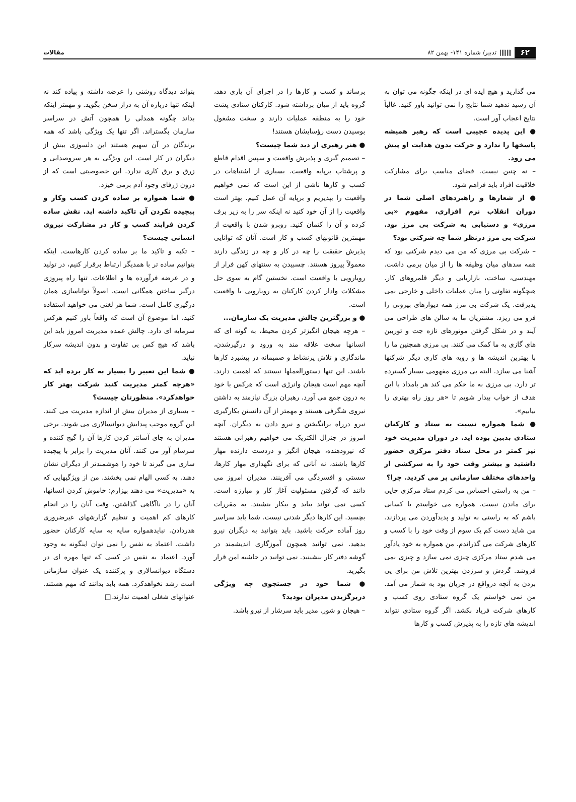۶۲ ||||||| تدبیر/ شماره ۱۴۱- بهمن ۸۲
مقالات
می گذارید و هیچ ایده ای در اینکه چگونه می توان به آن رسید ندهید شما نتایج را نمی توانید باور کنید. غالباً نتایج اعجاب آور است.
● این پدیده عجیبی است که رهبر همیشه پاسخها را ندارد و حرکت بدون هدایت او پیش می رود.
– نه چنین نیست. فضای مناسب برای مشارکت خلاقیت افراد باید فراهم شود.
● از شعارها و راهبردهای اصلی شما در دوران انقلاب نرم افزاری، مفهوم «بی مرزی» و دستیابی به شرکت بی مرز بود. شرکت بی مرز درنظر شما چه شرکتی بود؟
– شرکت بی مرزی که من می دیدم شرکتی بود که همه سدهای میان وظیفه ها را از میان برمی داشت. مهندسی، ساخت، بازاریابی و دیگر قلمروهای کار. هیچگونه تفاوتی را میان عملیات داخلی و خارجی نمی پذیرفت. یک شرکت بی مرز همه دیوارهای بیرونی را فرو می ریزد. مشتریان ما به سالن های طراحی می آیند و در شکل گرفتن موتورهای تازه جت و توربین های گازی به ما کمک می کنند. بی مرزی همچنین ما را با بهترین اندیشه ها و رویه های کاری دیگر شرکتها آشنا می سازد. البته بی مرزی مفهومی بسیار گسترده تر دارد. بی مرزی به ما حکم می کند هر بامداد با این هدف از خواب بیدار شویم تا «هر روز راه بهتری را بیابیم».
● شما همواره نسبت به ستاد و کارکنان ستادی بدبین بوده اید. در دوران مدیریت خود نیز کمتر در محل ستاد دفتر مرکزی حضور داشتید و بیشتر وقت خود را به سرکشی از واحدهای مختلف سازمانی پر می کردید. چرا؟
– من به راستی احساس می کردم ستاد مرکزی جایی برای ماندن نیست. همواره می خواستم با کسانی باشم که به راستی به تولید و پدیدآوردن می پردازند. من شاید دست کم یک سوم از وقت خود را با کسب و کارهای شرکت می گذراندم. من همواره به خود یادآور می شدم ستاد مرکزی چیزی نمی سازد و چیزی نمی فروشد. گردش و سرزدن بهترین تلاش من برای پی بردن به آنچه درواقع در جریان بود به شمار می آمد. من نمی خواستم یک گروه ستادی روی کسب و کارهای شرکت فریاد بکشد. اگر گروه ستادی نتواند اندیشه های تازه را به پذیرش کسب و کارها
برساند و کسب و کارها را در اجرای آن یاری دهد، گروه باید از میان برداشته شود. کارکنان ستادی پشت خود را به منطقه عملیات دارند و سخت مشغول بوسیدن دست رؤسایشان هستند!
● هنر رهبری از دید شما چیست؟
– تصمیم گیری و پذیرش واقعیت و سپس اقدام قاطع و پرشتاب برپایه واقعیت. بسیاری از اشتباهات در کسب و کارها ناشی از این است که نمی خواهیم واقعیت را بپذیریم و برپایه آن عمل کنیم. بهتر است واقعیت را از آن خود کنید نه اینکه سر را به زیر برف کرده و آن را کتمان کنید. روبرو شدن با واقعیت از مهمترین قانونهای کسب و کار است. آنان که توانایی پذیرش حقیقت را چه در کار و چه در زندگی دارند معمولاً پیروز هستند. چسبیدن به سنتهای کهن فرار از رویارویی با واقعیت است. نخستین گام به سوی حل مشکلات وادار کردن کارکنان به رویارویی با واقعیت است.
● و بزرگترین چالش مدیریت یک سازمان...
– هرچه هیجان انگیزتر کردن محیط، به گونه ای که انسانها سخت علاقه مند به ورود و درگیرشدن، ماندگاری و تلاش پرنشاط و صمیمانه در پیشبرد کارها باشند. این تنها دستورالعملها نیستند که اهمیت دارند. آنچه مهم است هیجان وانرژی است که هرکس با خود به درون جمع می آورد. رهبران بزرگ نیازمند به داشتن نیروی شگرفی هستند و مهمتر از آن دانستن بکارگیری نیرو درراه برانگیختن و نیرو دادن به دیگران. آنچه امروز در جنرال الکتریک می خواهیم رهبرانی هستند که نیرودهنده، هیجان انگیز و دردست دارنده مهار کارها باشند، نه آنانی که برای نگهداری مهار کارها، سستی و افسردگی می آفرینند. مدیران امروز می دانند که گرفتن مسئولیت آغاز کار و مبارزه است. کسی نمی تواند بیاید و بیکار بنشیند. به مقررات بچسبد. این کارها دیگر شدنی نیست. شما باید سراسر روز آماده حرکت باشید. باید بتوانید به دیگران نیرو بدهید. نمی توانید همچون آموزگاری اندیشمند در گوشه دفتر کار بنشینید. نمی توانید در حاشیه امن قرار بگیرید.
● شما خود در جستجوی چه ویژگی دربرگزیدن مدیران بودید؟
– هیجان و شور. مدیر باید سرشار از نیرو باشد.
بتواند دیدگاه روشنی را عرضه داشته و پیاده کند نه اینکه تنها درباره آن به دراز سخن بگوید. و مهمتر اینکه بداند چگونه همدلی را همچون آتش در سراسر سازمان بگستراند. اگر تنها یک ویژگی باشد که همه برندگان در آن سهیم هستند این دلسوزی بیش از دیگران در کار است. این ویژگی به هر سروصدایی و زرق و برق کاری ندارد. این خصوصیتی است که از درون ژرفای وجود آدم برمی خیزد.
● شما همواره بر ساده کردن کسب وکار و پیچیده نکردن آن تاکید داشته اید. نقش ساده کردن فرایند کسب و کار در مشارکت نیروی انسانی چیست؟
– تکیه و تاکید ما بر ساده کردن کارهاست. اینکه بتوانیم ساده تر با همدیگر ارتباط برقرار کنیم، در تولید و در عرضه فرآورده ها و اطلاعات. تنها راه پیروزی درگیر ساختن همگانی است. اصولاً تواناسازی همان درگیری کامل است. شما هر لغتی می خواهید استفاده کنید، اما موضوع آن است که واقعاً باور کنیم هرکس سرمایه ای دارد. چالش عمده مدیریت امروز باید این باشد که هیچ کس بی تفاوت و بدون اندیشه سرکار نیاید.
● شما این تعبیر را بسیار به کار برده اید که «هرچه کمتر مدیریت کنید شرکت بهتر کار خواهدکرد». منظورتان چیست؟
– بسیاری از مدیران بیش از اندازه مدیریت می کنند. این گروه موجب پیدایش دیوانسالاری می شوند. برخی مدیران به جای آسانتر کردن کارها آن را گیج کننده و سرسام آور می کنند. آنان مدیریت را برابر با پیچیده سازی می گیرند تا خود را هوشمندتر از دیگران نشان دهند. به کسی الهام نمی بخشند. من از ویژگیهایی که به «مدیریت» می دهند بیزارم: خاموش کردن انسانها، آنان را در ناآگاهی گذاشتن. وقت آنان را در انجام کارهای کم اهمیت و تنظیم گزارشهای غیرضروری هدردادن. نبایدهمواره سایه به سایه کارکنان حضور داشت. اعتماد به نفس را نمی توان اینگونه به وجود آورد. اعتماد به نفس در کسی که تنها مهره ای در دستگاه دیوانسالاری و پرکننده یک عنوان سازمانی است رشد نخواهدکرد. همه باید بدانند که مهم هستند. عنوانهای شغلی اهمیت ندارند.□